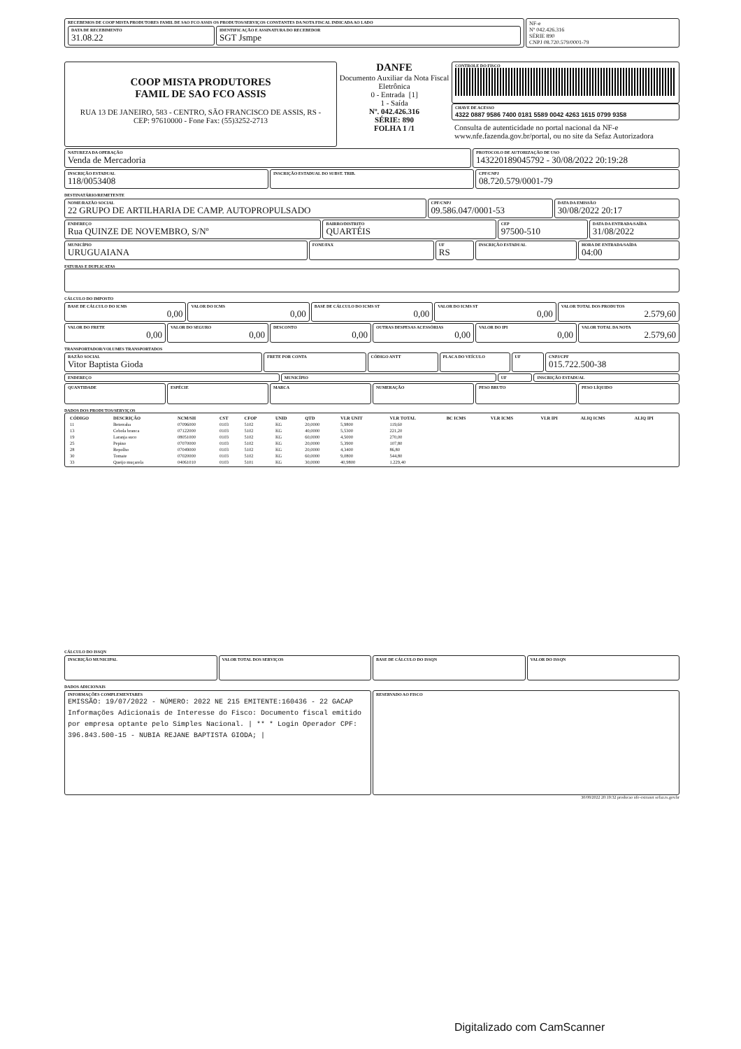RECEBEMOS DE COOP MISTA PRODUTORES FAMIL DE SAO FCO ASSIS OS PRODUTOS/SERVIÇOS CONSTANTES DA NOTA FISCAL INDICADA AO LADO
DATA DE RECEBIMENTO
31.08.22
IDENTIFICAÇÃO E ASSINATURA DO RECEBEDOR
SGT Jsmpe
NF-e
Nº 042.426.316
SÉRIE 890
CNPJ 08.720.579/0001-79
COOP MISTA PRODUTORES
FAMIL DE SAO FCO ASSIS
RUA 13 DE JANEIRO, 583 - CENTRO, SÃO FRANCISCO DE ASSIS, RS - CEP: 97610000 - Fone Fax: (55)3252-2713
DANFE
Documento Auxiliar da Nota Fiscal Eletrônica
0 - Entrada [1]
1 - Saída
Nº. 042.426.316
SÉRIE: 890
FOLHA 1 /1
CONTROLE DO FISCO
CHAVE DE ACESSO
4322 0887 9586 7400 0181 5589 0042 4263 1615 0799 9358
Consulta de autenticidade no portal nacional da NF-e www.nfe.fazenda.gov.br/portal, ou no site da Sefaz Autorizadora
NATUREZA DA OPERAÇÃO
Venda de Mercadoria
PROTOCOLO DE AUTORIZAÇÃO DE USO
143220189045792 - 30/08/2022 20:19:28
INSCRIÇÃO ESTADUAL
118/0053408
INSCRIÇÃO ESTADUAL DO SUBST. TRIB.
CPF/CNPJ
08.720.579/0001-79
DESTINATÁRIO/REMETENTE
NOME/RAZÃO SOCIAL
22 GRUPO DE ARTILHARIA DE CAMP. AUTOPROPULSADO
CPF/CNPJ
09.586.047/0001-53
DATA DA EMISSÃO
30/08/2022 20:17
ENDEREÇO
Rua QUINZE DE NOVEMBRO, S/Nº
BAIRRO/DISTRITO
QUARTÉIS
CEP
97500-510
DATA DA ENTRADA/SAÍDA
31/08/2022
MUNICÍPIO
URUGUAIANA
FONE/FAX UF
RS
INSCRIÇÃO ESTADUAL HORA DE ENTRADA/SAÍDA
04:00
FATURAS E DUPLICATAS
CÁLCULO DO IMPOSTO
BASE DE CÁLCULO DO ICMS
0,00
VALOR DO ICMS
0,00
BASE DE CÁLCULO DO ICMS ST
0,00
VALOR DO ICMS ST
0,00
VALOR TOTAL DOS PRODUTOS
2.579,60
VALOR DO FRETE
0,00
VALOR DO SEGURO
0,00
DESCONTO
0,00
OUTRAS DESPESAS ACESSÓRIAS
0,00
VALOR DO IPI
0,00
VALOR TOTAL DA NOTA
2.579,60
TRANSPORTADOR/VOLUMES TRANSPORTADOS
RAZÃO SOCIAL
Vitor Baptista Gioda
FRETE POR CONTA CÓDIGO ANTT PLACA DO VEÍCULO UF CNPJ/CPF
015.722.500-38
ENDEREÇO MUNICÍPIO UF INSCRIÇÃO ESTADUAL
QUANTIDADE
ESPÉCIE MARCA NUMERAÇÃO PESO BRUTO PESO LÍQUIDO
DADOS DOS PRODUTOS/SERVIÇOS
| CÓDIGO | DESCRIÇÃO | NCM/SH | CST | CFOP | UNID | QTD | VLR UNIT | VLR TOTAL | BC ICMS | VLR ICMS | VLR IPI | ALIQ ICMS | ALIQ IPI |
| --- | --- | --- | --- | --- | --- | --- | --- | --- | --- | --- | --- | --- | --- |
| 11 | Beterraba | 07096000 | 0103 | 5102 | KG | 20,0000 | 5,9800 | 119,60 | | | | | |
| 13 | Cebola branca | 07122000 | 0103 | 5102 | KG | 40,0000 | 5,5300 | 221,20 | | | | | |
| 19 | Laranja suco | 08051000 | 0103 | 5102 | KG | 60,0000 | 4,5000 | 270,00 | | | | | |
| 25 | Pepino | 07070000 | 0103 | 5102 | KG | 20,0000 | 5,3900 | 107,80 | | | | | |
| 28 | Repolho | 07049000 | 0103 | 5102 | KG | 20,0000 | 4,3400 | 86,80 | | | | | |
| 30 | Tomate | 07020000 | 0103 | 5102 | KG | 60,0000 | 9,0800 | 544,80 | | | | | |
| 33 | Queijo muçarela | 04061010 | 0103 | 5101 | KG | 30,0000 | 40,9800 | 1.229,40 | | | | | |
CÁLCULO DO ISSQN
INSCRIÇÃO MUNICIPAL
VALOR TOTAL DOS SERVIÇOS BASE DE CÁLCULO DO ISSQN VALOR DO ISSQN
DADOS ADICIONAIS
INFORMAÇÕES COMPLEMENTARES
EMISSÃO: 19/07/2022 - NÚMERO: 2022 NE 215 EMITENTE:160436 - 22 GACAP
Informações Adicionais de Interesse do Fisco: Documento fiscal emitido por empresa optante pelo Simples Nacional. | ** * Login Operador CPF: 396.843.500-15 - NUBIA REJANE BAPTISTA GIODA; |
RESERVADO AO FISCO
30/08/2022 20:19:32 producao nfe-extranet sefaz.rs.gov.br
Digitalizado com CamScanner